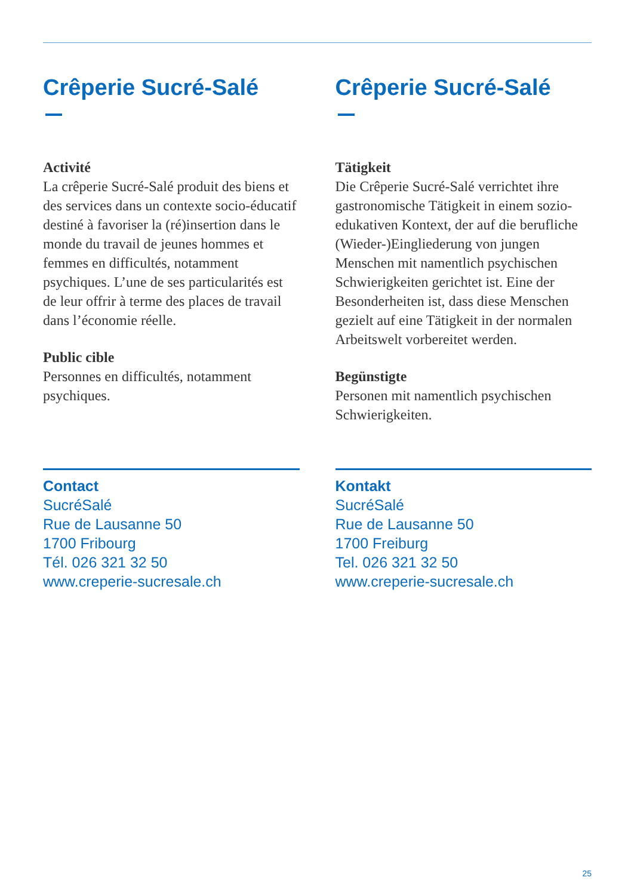Crêperie Sucré-Salé
Activité
La crêperie Sucré-Salé produit des biens et des services dans un contexte socio-éducatif destiné à favoriser la (ré)insertion dans le monde du travail de jeunes hommes et femmes en difficultés, notamment psychiques. L’une de ses particularités est de leur offrir à terme des places de travail dans l’économie réelle.
Public cible
Personnes en difficultés, notamment psychiques.
Contact
SucréSalé
Rue de Lausanne 50
1700 Fribourg
Tél. 026 321 32 50
www.creperie-sucresale.ch
Crêperie Sucré-Salé
Tätigkeit
Die Crêperie Sucré-Salé verrichtet ihre gastronomische Tätigkeit in einem sozio-edukativen Kontext, der auf die berufliche (Wieder-)Eingliederung von jungen Menschen mit namentlich psychischen Schwierigkeiten gerichtet ist. Eine der Besonderheiten ist, dass diese Menschen gezielt auf eine Tätigkeit in der normalen Arbeitswelt vorbereitet werden.
Begünstigte
Personen mit namentlich psychischen Schwierigkeiten.
Kontakt
SucréSalé
Rue de Lausanne 50
1700 Freiburg
Tel. 026 321 32 50
www.creperie-sucresale.ch
25